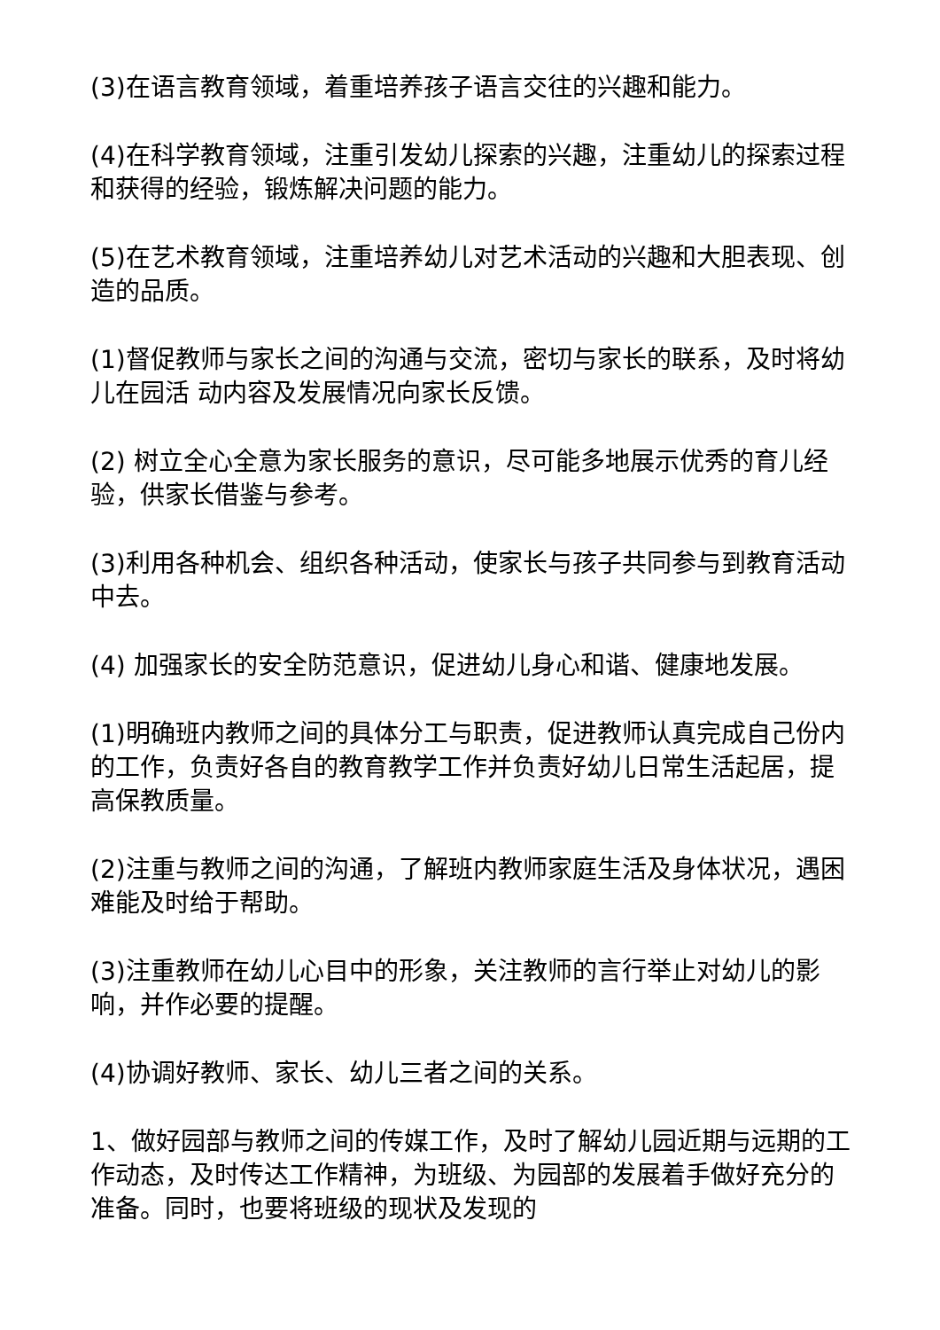(3)在语言教育领域，着重培养孩子语言交往的兴趣和能力。
(4)在科学教育领域，注重引发幼儿探索的兴趣，注重幼儿的探索过程和获得的经验，锻炼解决问题的能力。
(5)在艺术教育领域，注重培养幼儿对艺术活动的兴趣和大胆表现、创造的品质。
(1)督促教师与家长之间的沟通与交流，密切与家长的联系，及时将幼儿在园活 动内容及发展情况向家长反馈。
(2) 树立全心全意为家长服务的意识，尽可能多地展示优秀的育儿经验，供家长借鉴与参考。
(3)利用各种机会、组织各种活动，使家长与孩子共同参与到教育活动中去。
(4) 加强家长的安全防范意识，促进幼儿身心和谐、健康地发展。
(1)明确班内教师之间的具体分工与职责，促进教师认真完成自己份内的工作，负责好各自的教育教学工作并负责好幼儿日常生活起居，提高保教质量。
(2)注重与教师之间的沟通，了解班内教师家庭生活及身体状况，遇困难能及时给于帮助。
(3)注重教师在幼儿心目中的形象，关注教师的言行举止对幼儿的影响，并作必要的提醒。
(4)协调好教师、家长、幼儿三者之间的关系。
1、做好园部与教师之间的传媒工作，及时了解幼儿园近期与远期的工作动态，及时传达工作精神，为班级、为园部的发展着手做好充分的准备。同时，也要将班级的现状及发现的